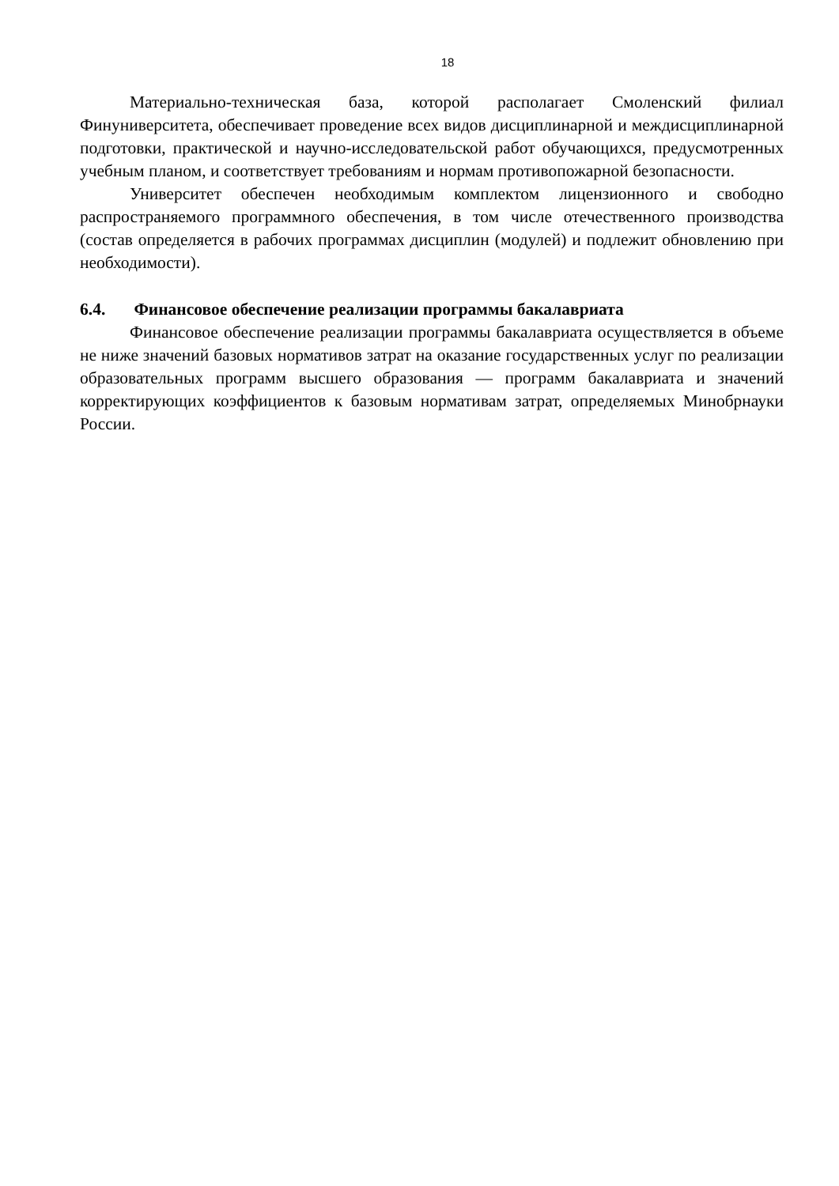18
Материально-техническая база, которой располагает Смоленский филиал Финуниверситета, обеспечивает проведение всех видов дисциплинарной и междисциплинарной подготовки, практической и научно-исследовательской работ обучающихся, предусмотренных учебным планом, и соответствует требованиям и нормам противопожарной безопасности.
Университет обеспечен необходимым комплектом лицензионного и свободно распространяемого программного обеспечения, в том числе отечественного производства (состав определяется в рабочих программах дисциплин (модулей) и подлежит обновлению при необходимости).
6.4. Финансовое обеспечение реализации программы бакалавриата
Финансовое обеспечение реализации программы бакалавриата осуществляется в объеме не ниже значений базовых нормативов затрат на оказание государственных услуг по реализации образовательных программ высшего образования — программ бакалавриата и значений корректирующих коэффициентов к базовым нормативам затрат, определяемых Минобрнауки России.